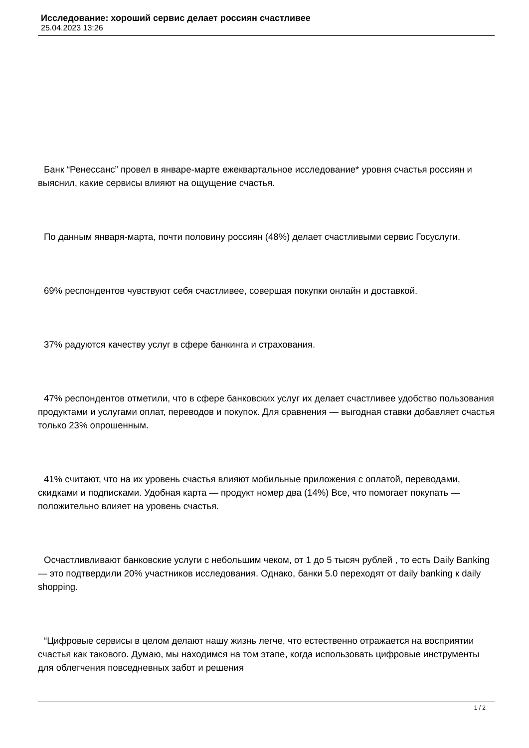Исследование: хороший сервис делает россиян счастливее
25.04.2023 13:26
Банк “Ренессанс” провел в январе-марте ежеквартальное исследование* уровня счастья россиян и выяснил, какие сервисы влияют на ощущение счастья.
По данным января-марта, почти половину россиян (48%) делает счастливыми сервис Госуслуги.
69% респондентов чувствуют себя счастливее, совершая покупки онлайн и доставкой.
37% радуются качеству услуг в сфере банкинга и страхования.
47% респондентов отметили, что в сфере банковских услуг их делает счастливее удобство пользования продуктами и услугами оплат, переводов и покупок. Для сравнения — выгодная ставки добавляет счастья только 23% опрошенным.
41% считают, что на их уровень счастья влияют мобильные приложения с оплатой, переводами, скидками и подписками. Удобная карта — продукт номер два (14%) Все, что помогает покупать — положительно влияет на уровень счастья.
Осчастливливают банковские услуги с небольшим чеком, от 1 до 5 тысяч рублей , то есть Daily Banking — это подтвердили 20% участников исследования. Однако, банки 5.0 переходят от daily banking к daily shopping.
“Цифровые сервисы в целом делают нашу жизнь легче, что естественно отражается на восприятии счастья как такового. Думаю, мы находимся на том этапе, когда использовать цифровые инструменты для облегчения повседневных забот и решения
1 / 2